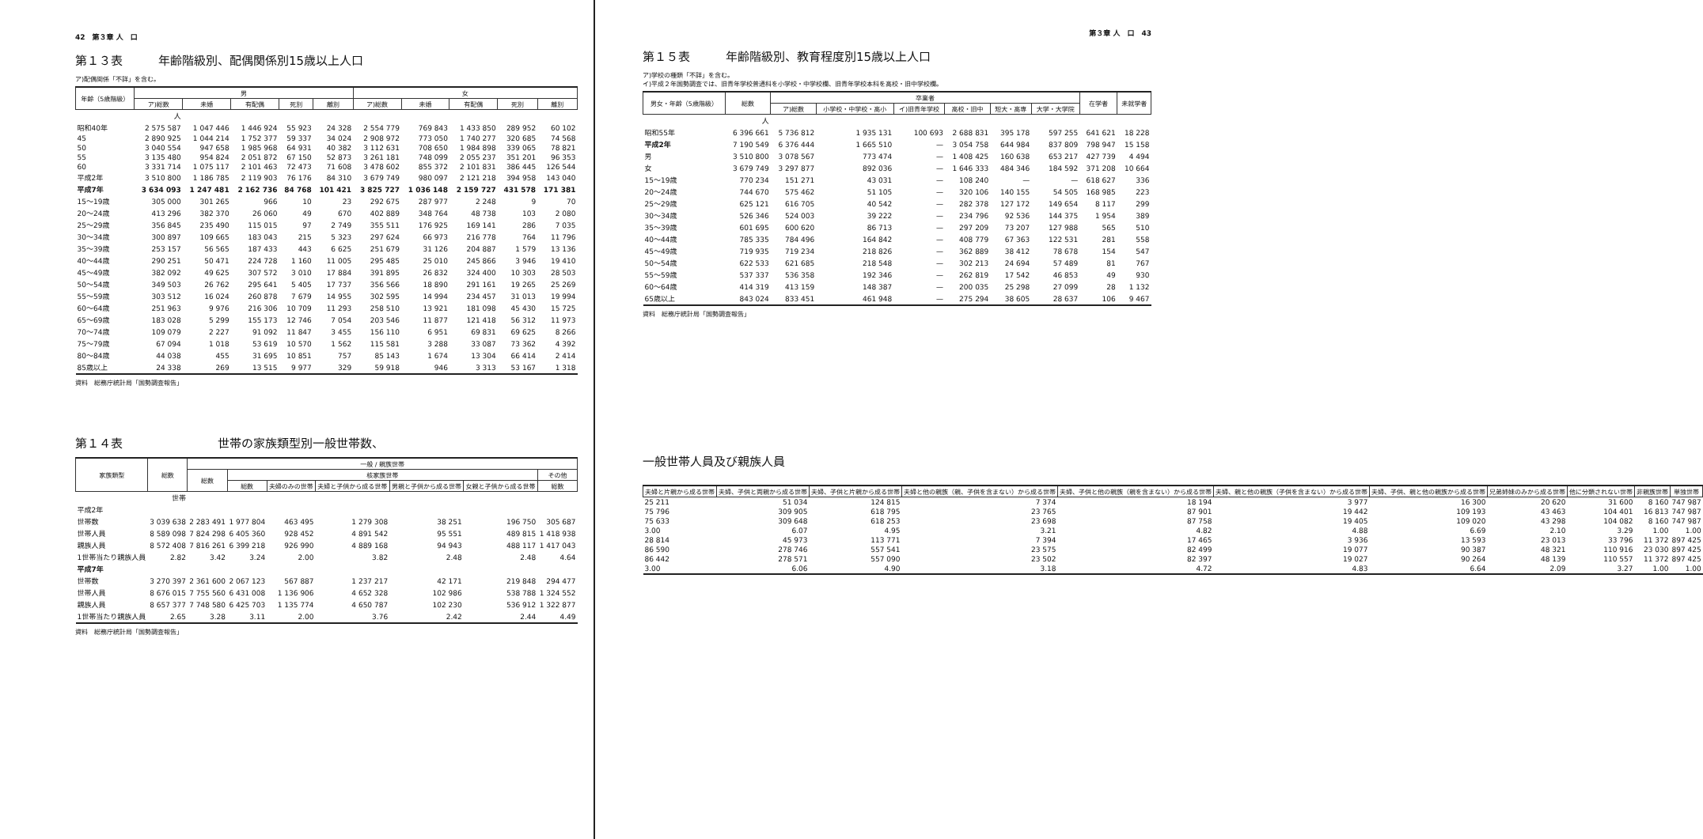42　第３章 人　口
第１３表　　　年齢階級別、配偶関係別15歳以上人口
ア)配偶関係「不詳」を含む。
| 年齢（5歳階級） | 男 | | | | | 女 | | | | |
| --- | --- | --- | --- | --- | --- | --- | --- | --- | --- | --- |
| | ア)総数 | 未婚 | 有配偶 | 死別 | 離別 | ア)総数 | 未婚 | 有配偶 | 死別 | 離別 |
| | 人 | | | | | | | | | |
| 昭和40年 | 2 575 587 | 1 047 446 | 1 446 924 | 55 923 | 24 328 | 2 554 779 | 769 843 | 1 433 850 | 289 952 | 60 102 |
| 45 | 2 890 925 | 1 044 214 | 1 752 377 | 59 337 | 34 024 | 2 908 972 | 773 050 | 1 740 277 | 320 685 | 74 568 |
| 50 | 3 040 554 | 947 658 | 1 985 968 | 64 931 | 40 382 | 3 112 631 | 708 650 | 1 984 898 | 339 065 | 78 821 |
| 55 | 3 135 480 | 954 824 | 2 051 872 | 67 150 | 52 873 | 3 261 181 | 748 099 | 2 055 237 | 351 201 | 96 353 |
| 60 | 3 331 714 | 1 075 117 | 2 101 463 | 72 473 | 71 608 | 3 478 602 | 855 372 | 2 101 831 | 386 445 | 126 544 |
| 平成2年 | 3 510 800 | 1 186 785 | 2 119 903 | 76 176 | 84 310 | 3 679 749 | 980 097 | 2 121 218 | 394 958 | 143 040 |
| 平成7年 | 3 634 093 | 1 247 481 | 2 162 736 | 84 768 | 101 421 | 3 825 727 | 1 036 148 | 2 159 727 | 431 578 | 171 381 |
| 15～19歳 | 305 000 | 301 265 | 966 | 10 | 23 | 292 675 | 287 977 | 2 248 | 9 | 70 |
| 20～24歳 | 413 296 | 382 370 | 26 060 | 49 | 670 | 402 889 | 348 764 | 48 738 | 103 | 2 080 |
| 25～29歳 | 356 845 | 235 490 | 115 015 | 97 | 2 749 | 355 511 | 176 925 | 169 141 | 286 | 7 035 |
| 30～34歳 | 300 897 | 109 665 | 183 043 | 215 | 5 323 | 297 624 | 66 973 | 216 778 | 764 | 11 796 |
| 35～39歳 | 253 157 | 56 565 | 187 433 | 443 | 6 625 | 251 679 | 31 126 | 204 887 | 1 579 | 13 136 |
| 40～44歳 | 290 251 | 50 471 | 224 728 | 1 160 | 11 005 | 295 485 | 25 010 | 245 866 | 3 946 | 19 410 |
| 45～49歳 | 382 092 | 49 625 | 307 572 | 3 010 | 17 884 | 391 895 | 26 832 | 324 400 | 10 303 | 28 503 |
| 50～54歳 | 349 503 | 26 762 | 295 641 | 5 405 | 17 737 | 356 566 | 18 890 | 291 161 | 19 265 | 25 269 |
| 55～59歳 | 303 512 | 16 024 | 260 878 | 7 679 | 14 955 | 302 595 | 14 994 | 234 457 | 31 013 | 19 994 |
| 60～64歳 | 251 963 | 9 976 | 216 306 | 10 709 | 11 293 | 258 510 | 13 921 | 181 098 | 45 430 | 15 725 |
| 65～69歳 | 183 028 | 5 299 | 155 173 | 12 746 | 7 054 | 203 546 | 11 877 | 121 418 | 56 312 | 11 973 |
| 70～74歳 | 109 079 | 2 227 | 91 092 | 11 847 | 3 455 | 156 110 | 6 951 | 69 831 | 69 625 | 8 266 |
| 75～79歳 | 67 094 | 1 018 | 53 619 | 10 570 | 1 562 | 115 581 | 3 288 | 33 087 | 73 362 | 4 392 |
| 80～84歳 | 44 038 | 455 | 31 695 | 10 851 | 757 | 85 143 | 1 674 | 13 304 | 66 414 | 2 414 |
| 85歳以上 | 24 338 | 269 | 13 515 | 9 977 | 329 | 59 918 | 946 | 3 313 | 53 167 | 1 318 |
資料　総務庁統計局「国勢調査報告」
第１４表　　　　　　　　世帯の家族類型別一般世帯数、
| 家族類型 | 総数 | 一般 / 親族世帯 | | | | | | |
| --- | --- | --- | --- | --- | --- | --- | --- | --- |
| | | 総数 | 核家族世帯 | | | | | その他 |
| | | | 総数 | 夫婦のみの世帯 | 夫婦と子供から成る世帯 | 男親と子供から成る世帯 | 女親と子供から成る世帯 | 総数 |
| | 世帯 | | | | | | | |
| 平成2年 | | | | | | | | |
| 世帯数 | 3 039 638 | 2 283 491 | 1 977 804 | 463 495 | 1 279 308 | 38 251 | 196 750 | 305 687 |
| 世帯人員 | 8 589 098 | 7 824 298 | 6 405 360 | 928 452 | 4 891 542 | 95 551 | 489 815 | 1 418 938 |
| 親族人員 | 8 572 408 | 7 816 261 | 6 399 218 | 926 990 | 4 889 168 | 94 943 | 488 117 | 1 417 043 |
| 1世帯当たり親族人員 | 2.82 | 3.42 | 3.24 | 2.00 | 3.82 | 2.48 | 2.48 | 4.64 |
| 平成7年 | | | | | | | | |
| 世帯数 | 3 270 397 | 2 361 600 | 2 067 123 | 567 887 | 1 237 217 | 42 171 | 219 848 | 294 477 |
| 世帯人員 | 8 676 015 | 7 755 560 | 6 431 008 | 1 136 906 | 4 652 328 | 102 986 | 538 788 | 1 324 552 |
| 親族人員 | 8 657 377 | 7 748 580 | 6 425 703 | 1 135 774 | 4 650 787 | 102 230 | 536 912 | 1 322 877 |
| 1世帯当たり親族人員 | 2.65 | 3.28 | 3.11 | 2.00 | 3.76 | 2.42 | 2.44 | 4.49 |
資料　総務庁統計局「国勢調査報告」
第３章 人　口　43
第１５表　　　年齢階級別、教育程度別15歳以上人口
ア)学校の種類「不詳」を含む。
イ)平成２年国勢調査では、旧青年学校普通科を小学校・中学校欄、旧青年学校本科を高校・旧中学校欄。
| 男女・年齢（5歳階級） | 総数 | 卒業者 | | | | | | 在学者 | 未就学者 |
| --- | --- | --- | --- | --- | --- | --- | --- | --- | --- |
| | | ア)総数 | 小学校・中学校・高小 | イ)旧青年学校 | 高校・旧中 | 短大・高専 | 大学・大学院 | | |
| | 人 | | | | | | | | |
| 昭和55年 | 6 396 661 | 5 736 812 | 1 935 131 | 100 693 | 2 688 831 | 395 178 | 597 255 | 641 621 | 18 228 |
| 平成2年 | 7 190 549 | 6 376 444 | 1 665 510 | — | 3 054 758 | 644 984 | 837 809 | 798 947 | 15 158 |
| 男 | 3 510 800 | 3 078 567 | 773 474 | — | 1 408 425 | 160 638 | 653 217 | 427 739 | 4 494 |
| 女 | 3 679 749 | 3 297 877 | 892 036 | — | 1 646 333 | 484 346 | 184 592 | 371 208 | 10 664 |
| 15～19歳 | 770 234 | 151 271 | 43 031 | — | 108 240 | — | — | 618 627 | 336 |
| 20～24歳 | 744 670 | 575 462 | 51 105 | — | 320 106 | 140 155 | 54 505 | 168 985 | 223 |
| 25～29歳 | 625 121 | 616 705 | 40 542 | — | 282 378 | 127 172 | 149 654 | 8 117 | 299 |
| 30～34歳 | 526 346 | 524 003 | 39 222 | — | 234 796 | 92 536 | 144 375 | 1 954 | 389 |
| 35～39歳 | 601 695 | 600 620 | 86 713 | — | 297 209 | 73 207 | 127 988 | 565 | 510 |
| 40～44歳 | 785 335 | 784 496 | 164 842 | — | 408 779 | 67 363 | 122 531 | 281 | 558 |
| 45～49歳 | 719 935 | 719 234 | 218 826 | — | 362 889 | 38 412 | 78 678 | 154 | 547 |
| 50～54歳 | 622 533 | 621 685 | 218 548 | — | 302 213 | 24 694 | 57 489 | 81 | 767 |
| 55～59歳 | 537 337 | 536 358 | 192 346 | — | 262 819 | 17 542 | 46 853 | 49 | 930 |
| 60～64歳 | 414 319 | 413 159 | 148 387 | — | 200 035 | 25 298 | 27 099 | 28 | 1 132 |
| 65歳以上 | 843 024 | 833 451 | 461 948 | — | 275 294 | 38 605 | 28 637 | 106 | 9 467 |
資料　総務庁統計局「国勢調査報告」
一般世帯人員及び親族人員
| 夫婦と片親から成る世帯 | 夫婦、子供と両親から成る世帯 | 夫婦、子供と片親から成る世帯 | 夫婦と他の親族（親、子供を含まない）から成る世帯 | 夫婦、子供と他の親族（親を含まない）から成る世帯 | 夫婦、親と他の親族（子供を含まない）から成る世帯 | 夫婦、子供、親と他の親族から成る世帯 | 兄弟姉妹のみから成る世帯 | 他に分類されない世帯 | 非親族世帯 | 単独世帯 |
| --- | --- | --- | --- | --- | --- | --- | --- | --- | --- | --- |
| 25 211 | 51 034 | 124 815 | 7 374 | 18 194 | 3 977 | 16 300 | 20 620 | 31 600 | 8 160 | 747 987 |
| 75 796 | 309 905 | 618 795 | 23 765 | 87 901 | 19 442 | 109 193 | 43 463 | 104 401 | 16 813 | 747 987 |
| 75 633 | 309 648 | 618 253 | 23 698 | 87 758 | 19 405 | 109 020 | 43 298 | 104 082 | 8 160 | 747 987 |
| 3.00 | 6.07 | 4.95 | 3.21 | 4.82 | 4.88 | 6.69 | 2.10 | 3.29 | 1.00 | 1.00 |
| 28 814 | 45 973 | 113 771 | 7 394 | 17 465 | 3 936 | 13 593 | 23 013 | 33 796 | 11 372 | 897 425 |
| 86 590 | 278 746 | 557 541 | 23 575 | 82 499 | 19 077 | 90 387 | 48 321 | 110 916 | 23 030 | 897 425 |
| 86 442 | 278 571 | 557 090 | 23 502 | 82 397 | 19 027 | 90 264 | 48 139 | 110 557 | 11 372 | 897 425 |
| 3.00 | 6.06 | 4.90 | 3.18 | 4.72 | 4.83 | 6.64 | 2.09 | 3.27 | 1.00 | 1.00 |